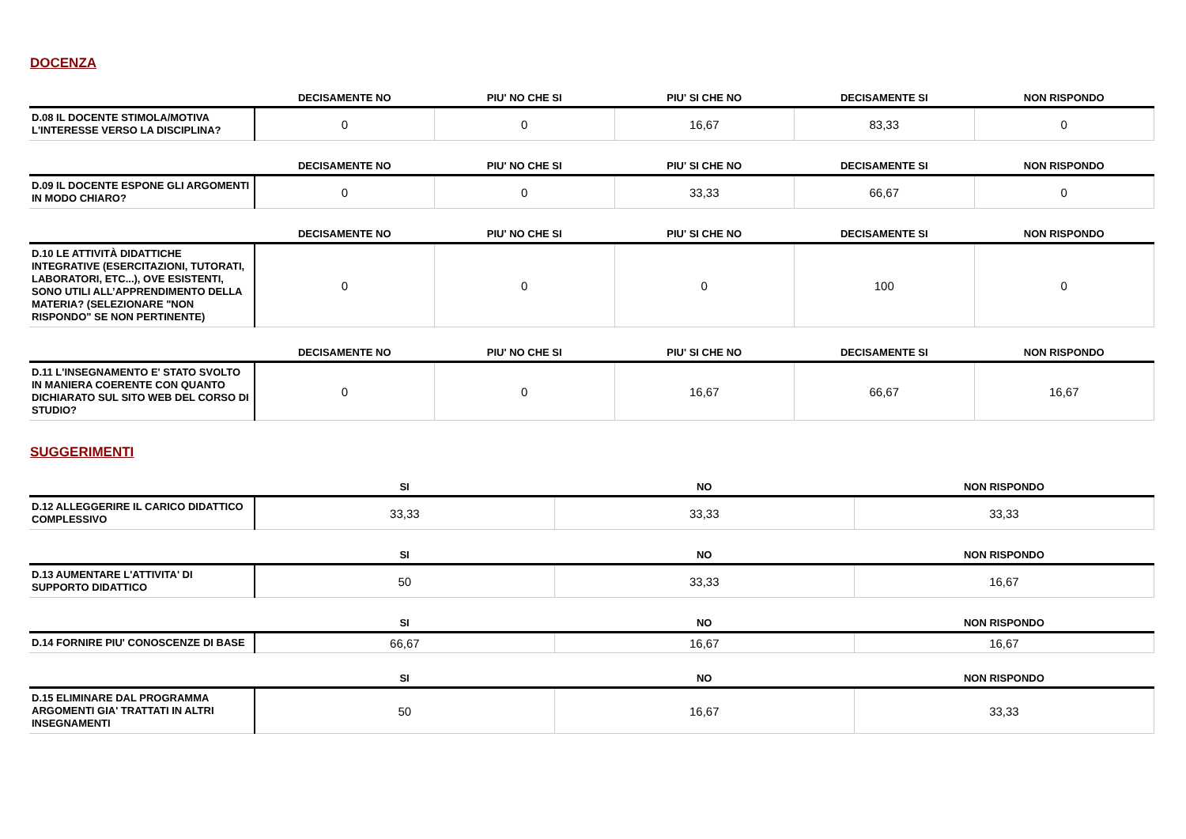DOCENZA
| | DECISAMENTE NO | PIU' NO CHE SI | PIU' SI CHE NO | DECISAMENTE SI | NON RISPONDO |
| --- | --- | --- | --- | --- | --- |
| D.08 IL DOCENTE STIMOLA/MOTIVA L'INTERESSE VERSO LA DISCIPLINA? | 0 | 0 | 16,67 | 83,33 | 0 |
| | DECISAMENTE NO | PIU' NO CHE SI | PIU' SI CHE NO | DECISAMENTE SI | NON RISPONDO |
| --- | --- | --- | --- | --- | --- |
| D.09 IL DOCENTE ESPONE GLI ARGOMENTI IN MODO CHIARO? | 0 | 0 | 33,33 | 66,67 | 0 |
| | DECISAMENTE NO | PIU' NO CHE SI | PIU' SI CHE NO | DECISAMENTE SI | NON RISPONDO |
| --- | --- | --- | --- | --- | --- |
| D.10 LE ATTIVITÀ DIDATTICHE INTEGRATIVE (ESERCITAZIONI, TUTORATI, LABORATORI, ETC...), OVE ESISTENTI, SONO UTILI ALL’APPRENDIMENTO DELLA MATERIA? (SELEZIONARE "NON RISPONDO" SE NON PERTINENTE) | 0 | 0 | 0 | 100 | 0 |
| | DECISAMENTE NO | PIU' NO CHE SI | PIU' SI CHE NO | DECISAMENTE SI | NON RISPONDO |
| --- | --- | --- | --- | --- | --- |
| D.11 L'INSEGNAMENTO E' STATO SVOLTO IN MANIERA COERENTE CON QUANTO DICHIARATO SUL SITO WEB DEL CORSO DI STUDIO? | 0 | 0 | 16,67 | 66,67 | 16,67 |
SUGGERIMENTI
| | SI | NO | NON RISPONDO |
| --- | --- | --- | --- |
| D.12 ALLEGGERIRE IL CARICO DIDATTICO COMPLESSIVO | 33,33 | 33,33 | 33,33 |
| | SI | NO | NON RISPONDO |
| --- | --- | --- | --- |
| D.13 AUMENTARE L'ATTIVITA' DI SUPPORTO DIDATTICO | 50 | 33,33 | 16,67 |
| | SI | NO | NON RISPONDO |
| --- | --- | --- | --- |
| D.14 FORNIRE PIU' CONOSCENZE DI BASE | 66,67 | 16,67 | 16,67 |
| | SI | NO | NON RISPONDO |
| --- | --- | --- | --- |
| D.15 ELIMINARE DAL PROGRAMMA ARGOMENTI GIA' TRATTATI IN ALTRI INSEGNAMENTI | 50 | 16,67 | 33,33 |